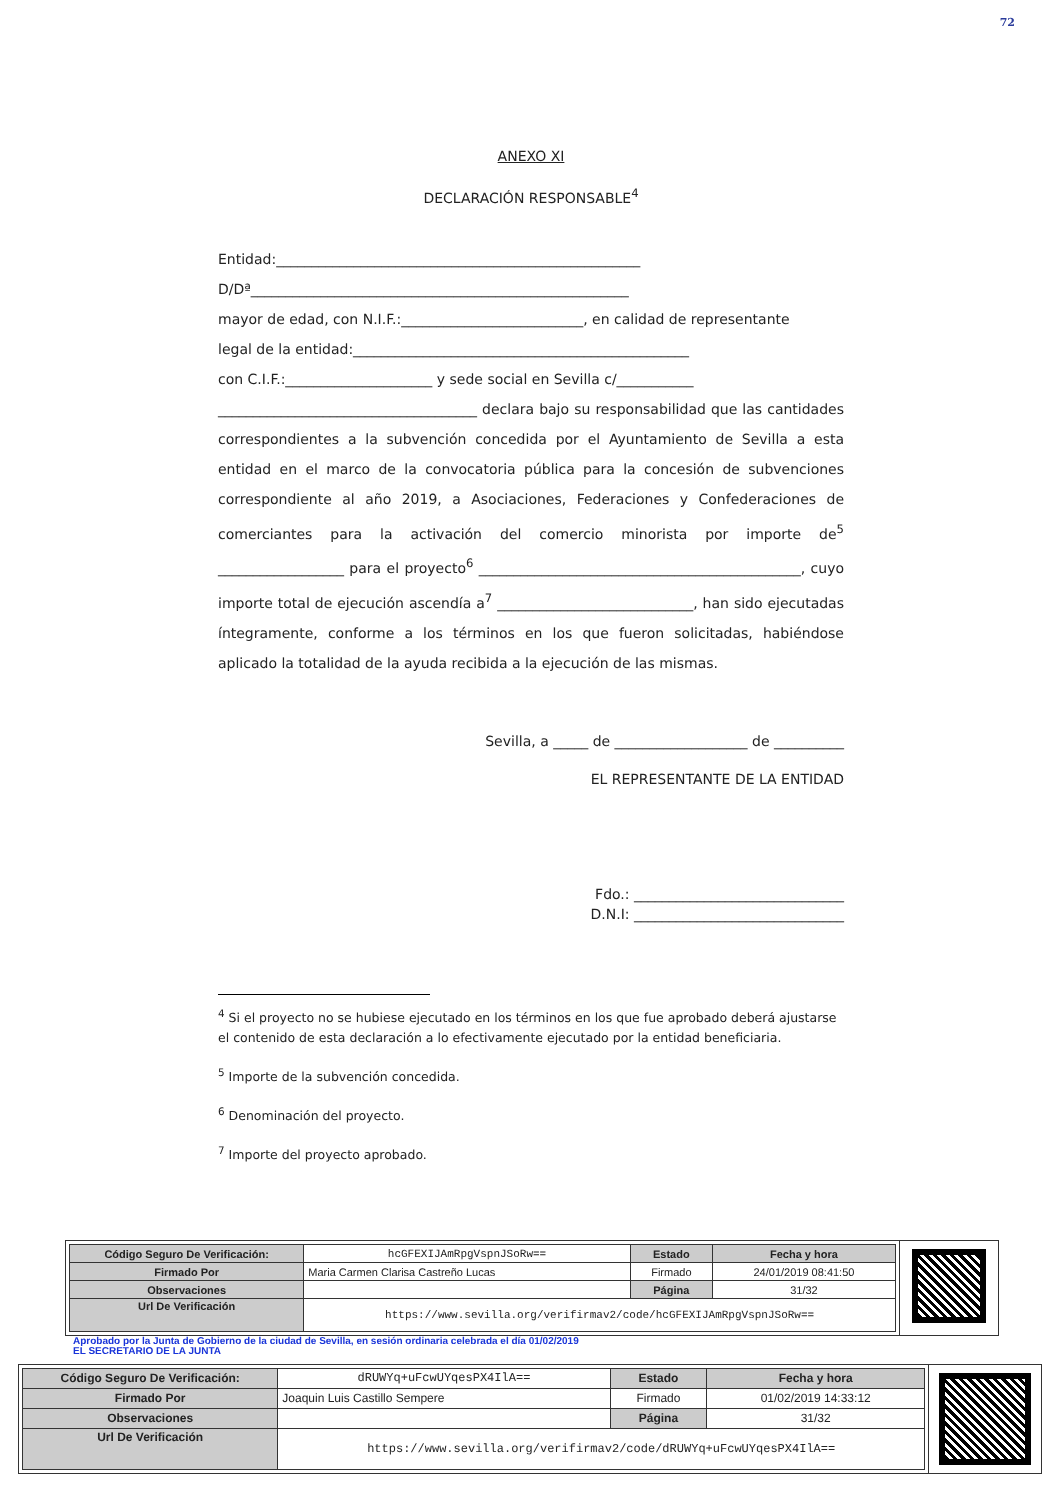72
ANEXO XI
DECLARACIÓN RESPONSABLE<sup>4</sup>
Entidad:____________________________________________________
D/Dª______________________________________________________
mayor de edad, con N.I.F.:__________________________, en calidad de representante
legal de la entidad:________________________________________________
con C.I.F.:_____________________ y sede social en Sevilla c/___________
_____________________________________ declara bajo su responsabilidad que las cantidades correspondientes a la subvención concedida por el Ayuntamiento de Sevilla a esta entidad en el marco de la convocatoria pública para la concesión de subvenciones correspondiente al año 2019, a Asociaciones, Federaciones y Confederaciones de comerciantes para la activación del comercio minorista por importe de<sup>5</sup> __________________ para el proyecto<sup>6</sup> ______________________________________________, cuyo importe total de ejecución ascendía a<sup>7</sup> ____________________________, han sido ejecutadas íntegramente, conforme a los términos en los que fueron solicitadas, habiéndose aplicado la totalidad de la ayuda recibida a la ejecución de las mismas.
Sevilla, a _____ de ___________________ de __________
EL REPRESENTANTE DE LA ENTIDAD
Fdo.: ______________________________
D.N.I: ______________________________
<sup>4</sup> Si el proyecto no se hubiese ejecutado en los términos en los que fue aprobado deberá ajustarse el contenido de esta declaración a lo efectivamente ejecutado por la entidad beneficiaria.
<sup>5</sup> Importe de la subvención concedida.
<sup>6</sup> Denominación del proyecto.
<sup>7</sup> Importe del proyecto aprobado.
| Código Seguro De Verificación: | hcGFEXIJAmRpgVspnJSoRw== | Estado | Fecha y hora |
| Firmado Por | Maria Carmen Clarisa Castreño Lucas | Firmado | 24/01/2019 08:41:50 |
| Observaciones | | Página | 31/32 |
| Url De Verificación | https://www.sevilla.org/verifirmav2/code/hcGFEXIJAmRpgVspnJSoRw== | | |
Aprobado por la Junta de Gobierno de la ciudad de Sevilla, en sesión ordinaria celebrada el día 01/02/2019
EL SECRETARIO DE LA JUNTA
| Código Seguro De Verificación: | dRUWYq+uFcwUYqesPX4IlA== | Estado | Fecha y hora |
| Firmado Por | Joaquin Luis Castillo Sempere | Firmado | 01/02/2019 14:33:12 |
| Observaciones | | Página | 31/32 |
| Url De Verificación | https://www.sevilla.org/verifirmav2/code/dRUWYq+uFcwUYqesPX4IlA== | | |